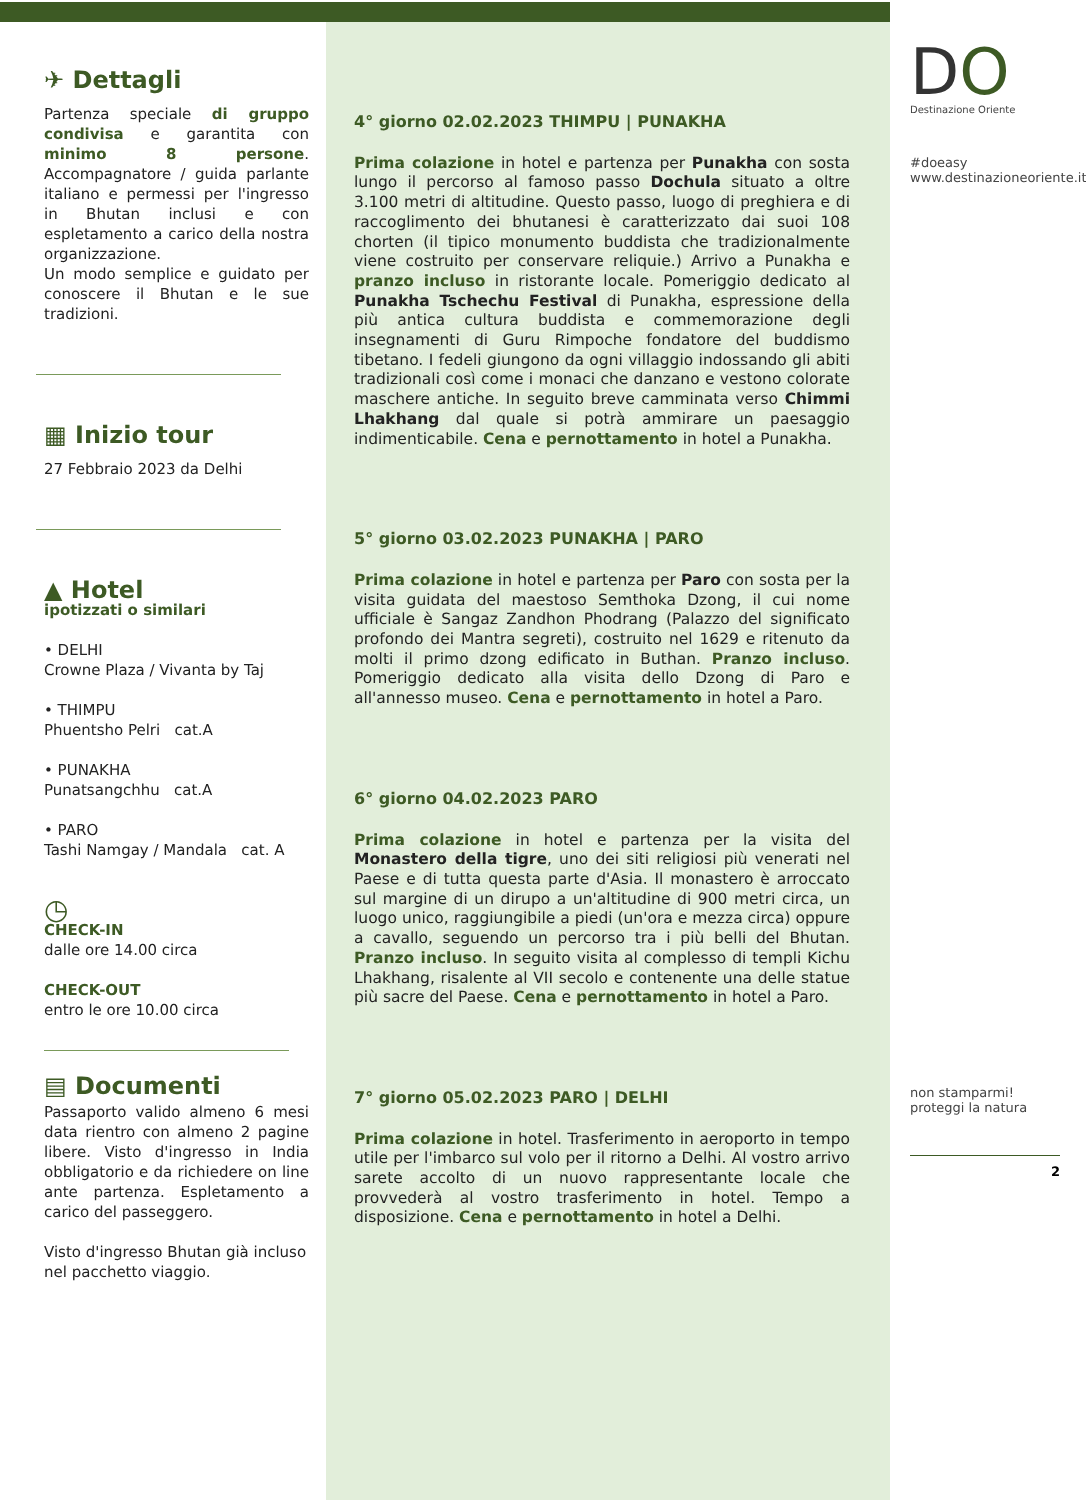✈ Dettagli
Partenza speciale di gruppo condivisa e garantita con minimo 8 persone. Accompagnatore / guida parlante italiano e permessi per l'ingresso in Bhutan inclusi e con espletamento a carico della nostra organizzazione.
Un modo semplice e guidato per conoscere il Bhutan e le sue tradizioni.
▦ Inizio tour
27 Febbraio 2023 da Delhi
▲ Hotel
ipotizzati o similari
• DELHI
Crowne Plaza / Vivanta by Taj
• THIMPU
Phuentsho Pelri cat.A
• PUNAKHA
Punatsangchhu cat.A
• PARO
Tashi Namgay / Mandala cat. A
◷
CHECK-IN
dalle ore 14.00 circa
CHECK-OUT
entro le ore 10.00 circa
▤ Documenti
Passaporto valido almeno 6 mesi data rientro con almeno 2 pagine libere. Visto d'ingresso in India obbligatorio e da richiedere on line ante partenza. Espletamento a carico del passeggero.
Visto d'ingresso Bhutan già incluso nel pacchetto viaggio.
4° giorno 02.02.2023 THIMPU | PUNAKHA
Prima colazione in hotel e partenza per Punakha con sosta lungo il percorso al famoso passo Dochula situato a oltre 3.100 metri di altitudine. Questo passo, luogo di preghiera e di raccoglimento dei bhutanesi è caratterizzato dai suoi 108 chorten (il tipico monumento buddista che tradizionalmente viene costruito per conservare reliquie.) Arrivo a Punakha e pranzo incluso in ristorante locale. Pomeriggio dedicato al Punakha Tschechu Festival di Punakha, espressione della più antica cultura buddista e commemorazione degli insegnamenti di Guru Rimpoche fondatore del buddismo tibetano. I fedeli giungono da ogni villaggio indossando gli abiti tradizionali così come i monaci che danzano e vestono colorate maschere antiche. In seguito breve camminata verso Chimmi Lhakhang dal quale si potrà ammirare un paesaggio indimenticabile. Cena e pernottamento in hotel a Punakha.
5° giorno 03.02.2023 PUNAKHA | PARO
Prima colazione in hotel e partenza per Paro con sosta per la visita guidata del maestoso Semthoka Dzong, il cui nome ufficiale è Sangaz Zandhon Phodrang (Palazzo del significato profondo dei Mantra segreti), costruito nel 1629 e ritenuto da molti il primo dzong edificato in Buthan. Pranzo incluso. Pomeriggio dedicato alla visita dello Dzong di Paro e all'annesso museo. Cena e pernottamento in hotel a Paro.
6° giorno 04.02.2023 PARO
Prima colazione in hotel e partenza per la visita del Monastero della tigre, uno dei siti religiosi più venerati nel Paese e di tutta questa parte d'Asia. Il monastero è arroccato sul margine di un dirupo a un'altitudine di 900 metri circa, un luogo unico, raggiungibile a piedi (un'ora e mezza circa) oppure a cavallo, seguendo un percorso tra i più belli del Bhutan. Pranzo incluso. In seguito visita al complesso di templi Kichu Lhakhang, risalente al VII secolo e contenente una delle statue più sacre del Paese. Cena e pernottamento in hotel a Paro.
7° giorno 05.02.2023 PARO | DELHI
Prima colazione in hotel. Trasferimento in aeroporto in tempo utile per l'imbarco sul volo per il ritorno a Delhi. Al vostro arrivo sarete accolto di un nuovo rappresentante locale che provvederà al vostro trasferimento in hotel. Tempo a disposizione. Cena e pernottamento in hotel a Delhi.
DO
Destinazione Oriente
#doeasy
www.destinazioneoriente.it
non stamparmi!
proteggi la natura
2